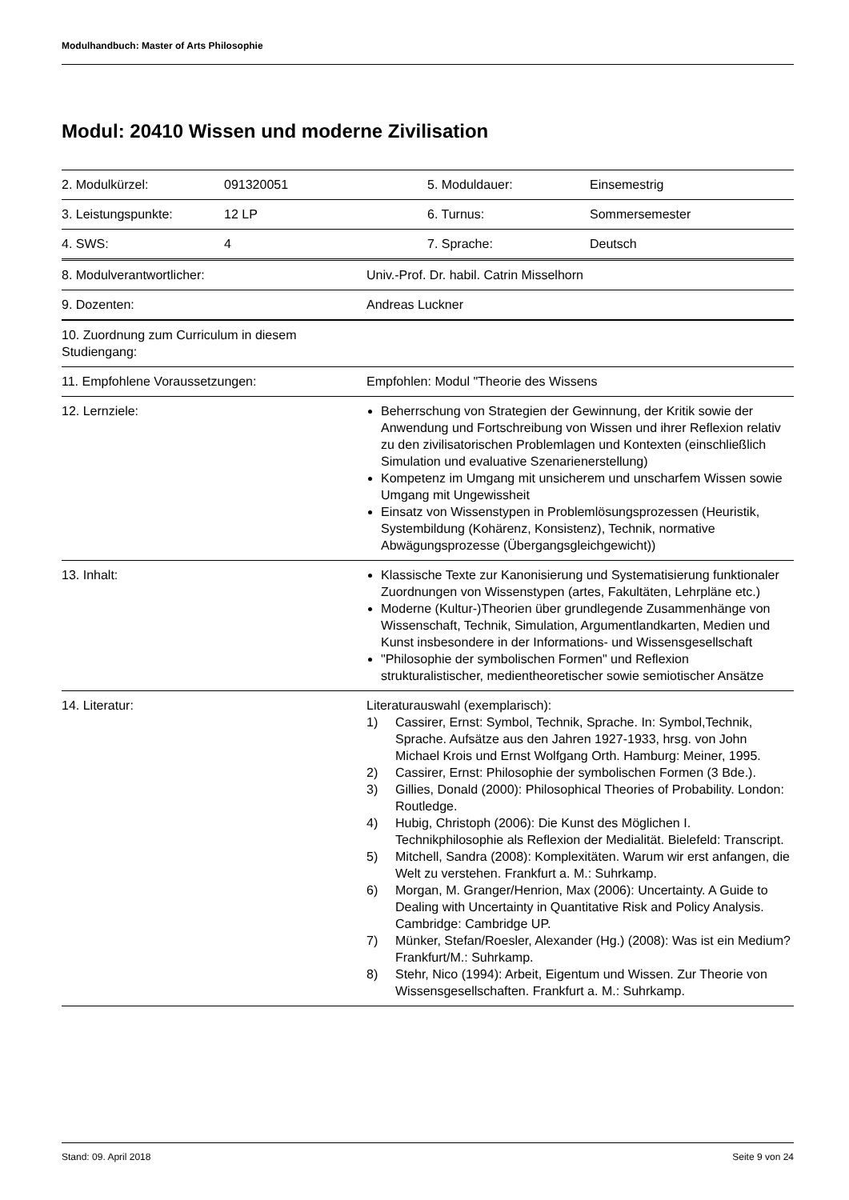Modulhandbuch: Master of Arts Philosophie
Modul: 20410 Wissen und moderne Zivilisation
| 2. Modulkürzel: | 091320051 | 5. Moduldauer: | Einsemestrig |
| 3. Leistungspunkte: | 12 LP | 6. Turnus: | Sommersemester |
| 4. SWS: | 4 | 7. Sprache: | Deutsch |
| 8. Modulverantwortlicher: | Univ.-Prof. Dr. habil. Catrin Misselhorn |
| 9. Dozenten: | Andreas Luckner |
| 10. Zuordnung zum Curriculum in diesem Studiengang: | |
| 11. Empfohlene Voraussetzungen: | Empfohlen: Modul "Theorie des Wissens |
| 12. Lernziele: | Beherrschung von Strategien der Gewinnung, der Kritik sowie der Anwendung und Fortschreibung von Wissen und ihrer Reflexion relativ zu den zivilisatorischen Problemlagen und Kontexten (einschließlich Simulation und evaluative Szenarienerstellung) Kompetenz im Umgang mit unsicherem und unscharfem Wissen sowie Umgang mit Ungewissheit Einsatz von Wissenstypen in Problemlösungsprozessen (Heuristik, Systembildung (Kohärenz, Konsistenz), Technik, normative Abwägungsprozesse (Übergangsgleichgewicht)) |
| 13. Inhalt: | Klassische Texte zur Kanonisierung und Systematisierung funktionaler Zuordnungen von Wissenstypen (artes, Fakultäten, Lehrpläne etc.) Moderne (Kultur-)Theorien über grundlegende Zusammenhänge von Wissenschaft, Technik, Simulation, Argumentlandkarten, Medien und Kunst insbesondere in der Informations- und Wissensgesellschaft "Philosophie der symbolischen Formen" und Reflexion strukturalistischer, medientheoretischer sowie semiotischer Ansätze |
| 14. Literatur: | Literaturauswahl (exemplarisch): 1) Cassirer, Ernst: Symbol, Technik, Sprache. In: Symbol,Technik, Sprache. Aufsätze aus den Jahren 1927-1933, hrsg. von John Michael Krois und Ernst Wolfgang Orth. Hamburg: Meiner, 1995. 2) Cassirer, Ernst: Philosophie der symbolischen Formen (3 Bde.). 3) Gillies, Donald (2000): Philosophical Theories of Probability. London: Routledge. 4) Hubig, Christoph (2006): Die Kunst des Möglichen I. Technikphilosophie als Reflexion der Medialität. Bielefeld: Transcript. 5) Mitchell, Sandra (2008): Komplexitäten. Warum wir erst anfangen, die Welt zu verstehen. Frankfurt a. M.: Suhrkamp. 6) Morgan, M. Granger/Henrion, Max (2006): Uncertainty. A Guide to Dealing with Uncertainty in Quantitative Risk and Policy Analysis. Cambridge: Cambridge UP. 7) Münker, Stefan/Roesler, Alexander (Hg.) (2008): Was ist ein Medium? Frankfurt/M.: Suhrkamp. 8) Stehr, Nico (1994): Arbeit, Eigentum und Wissen. Zur Theorie von Wissensgesellschaften. Frankfurt a. M.: Suhrkamp. |
Stand: 09. April 2018 Seite 9 von 24